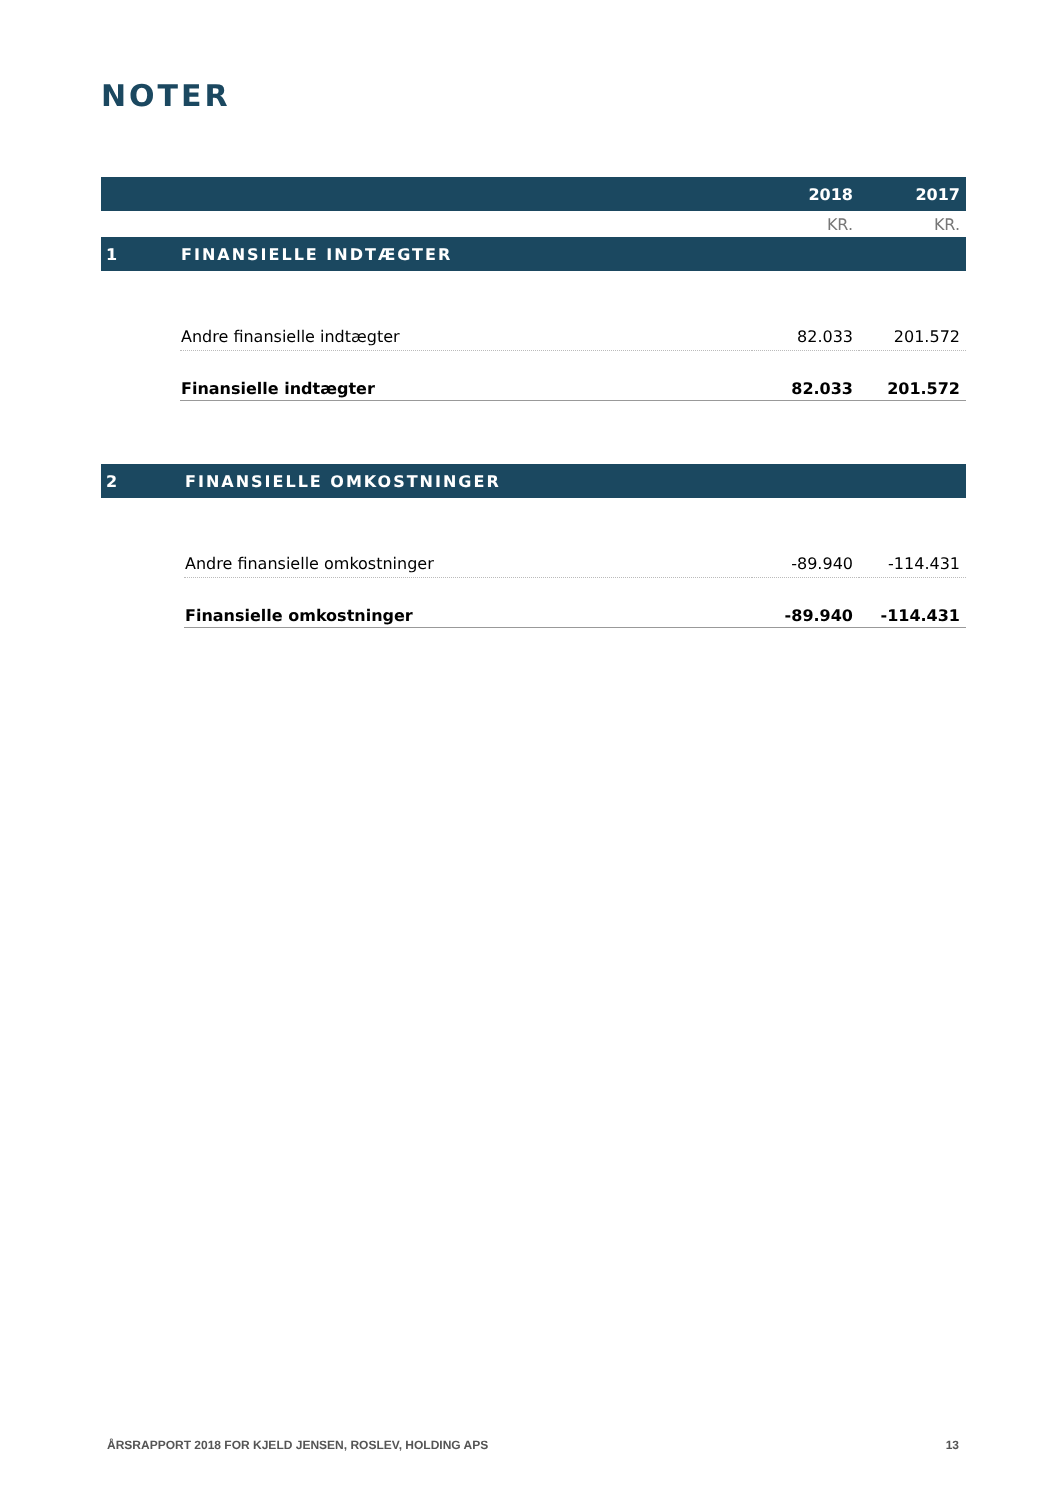NOTER
| | | 2018 | 2017 |
| --- | --- | --- | --- |
| | | KR. | KR. |
| 1 | FINANSIELLE INDTÆGTER | | |
| | Andre finansielle indtægter | 82.033 | 201.572 |
| | Finansielle indtægter | 82.033 | 201.572 |
| 2 | FINANSIELLE OMKOSTNINGER | | |
| | Andre finansielle omkostninger | -89.940 | -114.431 |
| | Finansielle omkostninger | -89.940 | -114.431 |
ÅRSRAPPORT 2018 FOR KJELD JENSEN, ROSLEV, HOLDING APS 13